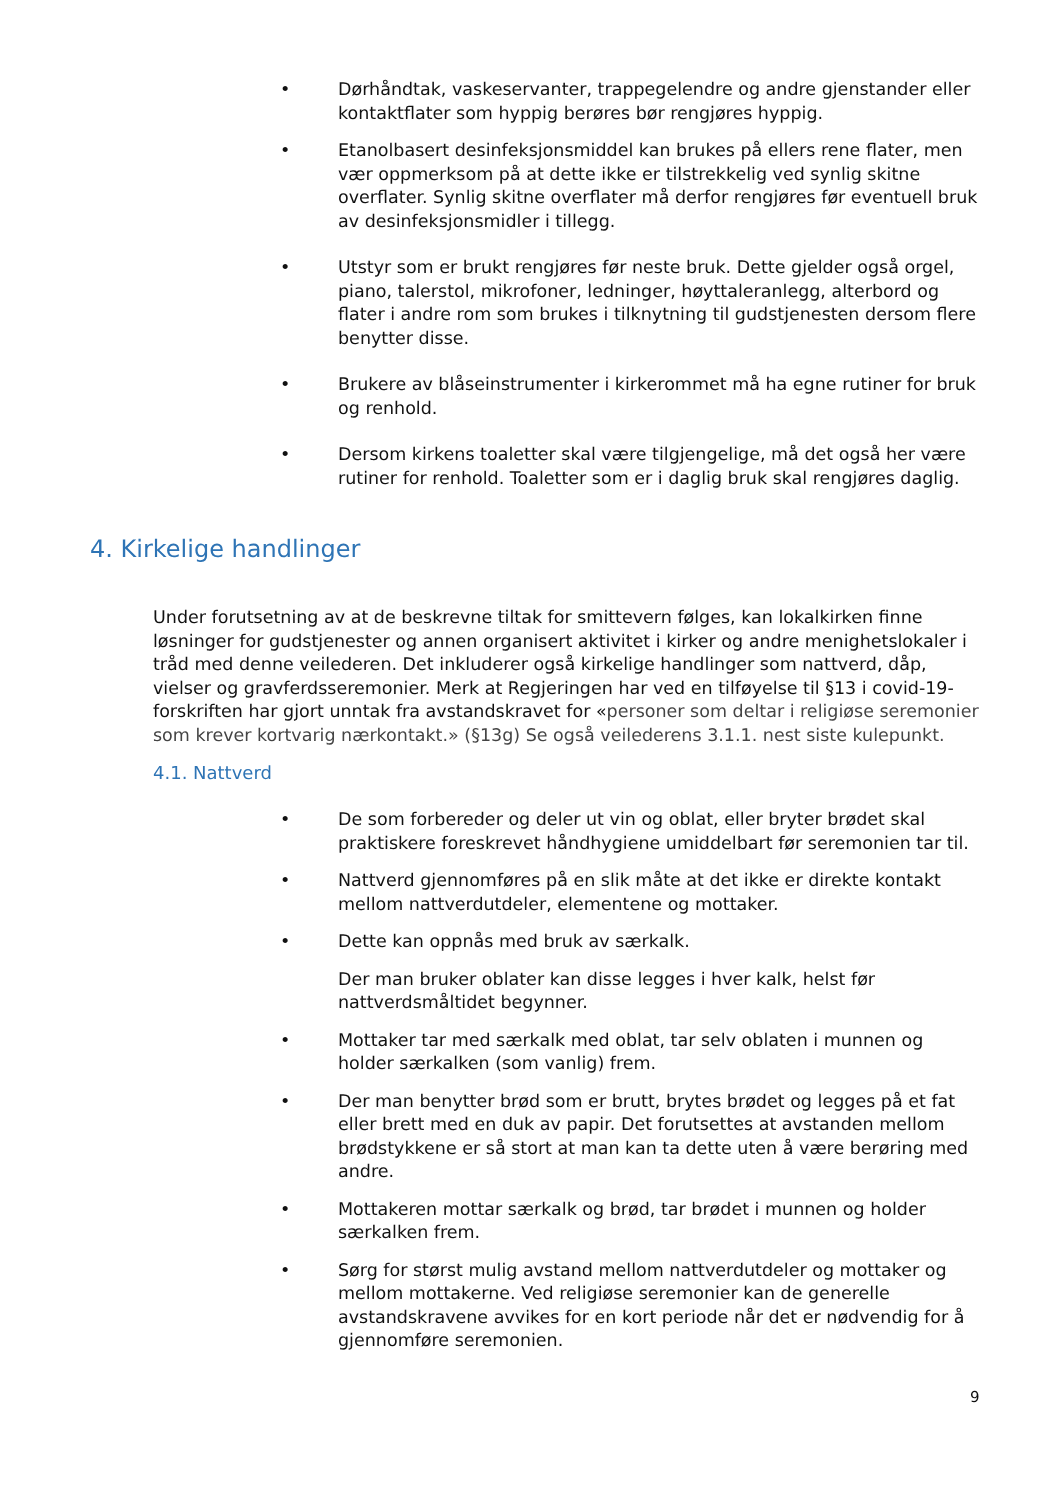• Dørhåndtak, vaskeservanter, trappegelendre og andre gjenstander eller kontaktflater som hyppig berøres bør rengjøres hyppig.
• Etanolbasert desinfeksjonsmiddel kan brukes på ellers rene flater, men vær oppmerksom på at dette ikke er tilstrekkelig ved synlig skitne overflater. Synlig skitne overflater må derfor rengjøres før eventuell bruk av desinfeksjonsmidler i tillegg.
• Utstyr som er brukt rengjøres før neste bruk. Dette gjelder også orgel, piano, talerstol, mikrofoner, ledninger, høyttaleranlegg, alterbord og flater i andre rom som brukes i tilknytning til gudstjenesten dersom flere benytter disse.
• Brukere av blåseinstrumenter i kirkerommet må ha egne rutiner for bruk og renhold.
• Dersom kirkens toaletter skal være tilgjengelige, må det også her være rutiner for renhold. Toaletter som er i daglig bruk skal rengjøres daglig.
4. Kirkelige handlinger
Under forutsetning av at de beskrevne tiltak for smittevern følges, kan lokalkirken finne løsninger for gudstjenester og annen organisert aktivitet i kirker og andre menighetslokaler i tråd med denne veilederen. Det inkluderer også kirkelige handlinger som nattverd, dåp, vielser og gravferdsseremonier. Merk at Regjeringen har ved en tilføyelse til §13 i covid-19-forskriften har gjort unntak fra avstandskravet for «personer som deltar i religiøse seremonier som krever kortvarig nærkontakt.» (§13g) Se også veilederens 3.1.1. nest siste kulepunkt.
4.1. Nattverd
• De som forbereder og deler ut vin og oblat, eller bryter brødet skal praktiskere foreskrevet håndhygiene umiddelbart før seremonien tar til.
• Nattverd gjennomføres på en slik måte at det ikke er direkte kontakt mellom nattverdutdeler, elementene og mottaker.
• Dette kan oppnås med bruk av særkalk.
Der man bruker oblater kan disse legges i hver kalk, helst før nattverdsmåltidet begynner.
• Mottaker tar med særkalk med oblat, tar selv oblaten i munnen og holder særkalken (som vanlig) frem.
• Der man benytter brød som er brutt, brytes brødet og legges på et fat eller brett med en duk av papir. Det forutsettes at avstanden mellom brødstykkene er så stort at man kan ta dette uten å være berøring med andre.
• Mottakeren mottar særkalk og brød, tar brødet i munnen og holder særkalken frem.
• Sørg for størst mulig avstand mellom nattverdutdeler og mottaker og mellom mottakerne. Ved religiøse seremonier kan de generelle avstandskravene avvikes for en kort periode når det er nødvendig for å gjennomføre seremonien.
9